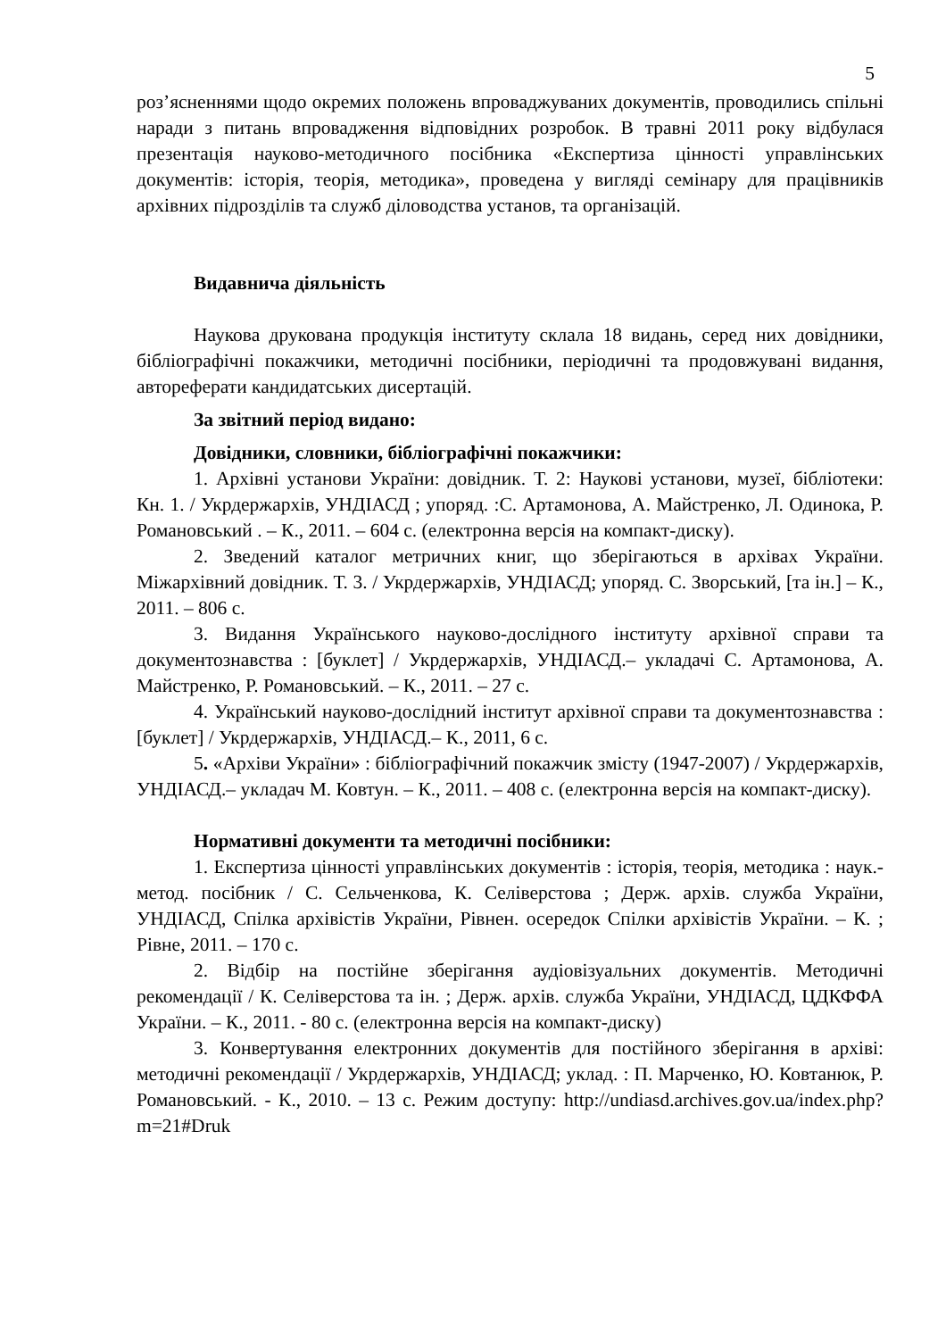5
роз’ясненнями щодо окремих положень впроваджуваних документів, проводились спільні наради з питань впровадження відповідних розробок. В травні 2011 року відбулася презентація науково-методичного посібника «Експертиза цінності управлінських документів: історія, теорія, методика», проведена у вигляді семінару для працівників архівних підрозділів та служб діловодства установ, та організацій.
Видавнича діяльність
Наукова друкована продукція інституту склала 18 видань, серед них довідники, бібліографічні покажчики, методичні посібники, періодичні та продовжувані видання, автореферати кандидатських дисертацій.
За звітний період видано:
Довідники, словники, бібліографічні покажчики:
1. Архівні установи України: довідник. Т. 2: Наукові установи, музеї, бібліотеки: Кн. 1. / Укрдержархів, УНДІАСД ; упоряд. :С. Артамонова, А. Майстренко, Л. Одинока, Р. Романовський . – К., 2011. – 604 с. (електронна версія на компакт-диску).
2. Зведений каталог метричних книг, що зберігаються в архівах України. Міжархівний довідник. Т. 3. / Укрдержархів, УНДІАСД; упоряд. С. Зворський, [та ін.] – К., 2011. – 806 с.
3. Видання Українського науково-дослідного інституту архівної справи та документознавства : [буклет] / Укрдержархів, УНДІАСД.– укладачі С. Артамонова, А. Майстренко, Р. Романовський. – К., 2011. – 27 с.
4. Український науково-дослідний інститут архівної справи та документознавства : [буклет] / Укрдержархів, УНДІАСД.– К., 2011, 6 с.
5. «Архіви України» : бібліографічний покажчик змісту (1947-2007) / Укрдержархів, УНДІАСД.– укладач М. Ковтун. – К., 2011. – 408 с. (електронна версія на компакт-диску).
Нормативні документи та методичні посібники:
1. Експертиза цінності управлінських документів : історія, теорія, методика : наук.-метод. посібник / С. Сельченкова, К. Селіверстова ; Держ. архів. служба України, УНДІАСД, Спілка архівістів України, Рівнен. осередок Спілки архівістів України. – К. ; Рівне, 2011. – 170 с.
2. Відбір на постійне зберігання аудіовізуальних документів. Методичні рекомендації / К. Селіверстова та ін. ; Держ. архів. служба України, УНДІАСД, ЦДКФФА України. – К., 2011. - 80 с. (електронна версія на компакт-диску)
3. Конвертування електронних документів для постійного зберігання в архіві: методичні рекомендації / Укрдержархів, УНДІАСД; уклад. : П. Марченко, Ю. Ковтанюк, Р. Романовський. - К., 2010. – 13 с. Режим доступу: http://undiasd.archives.gov.ua/index.php?m=21#Druk